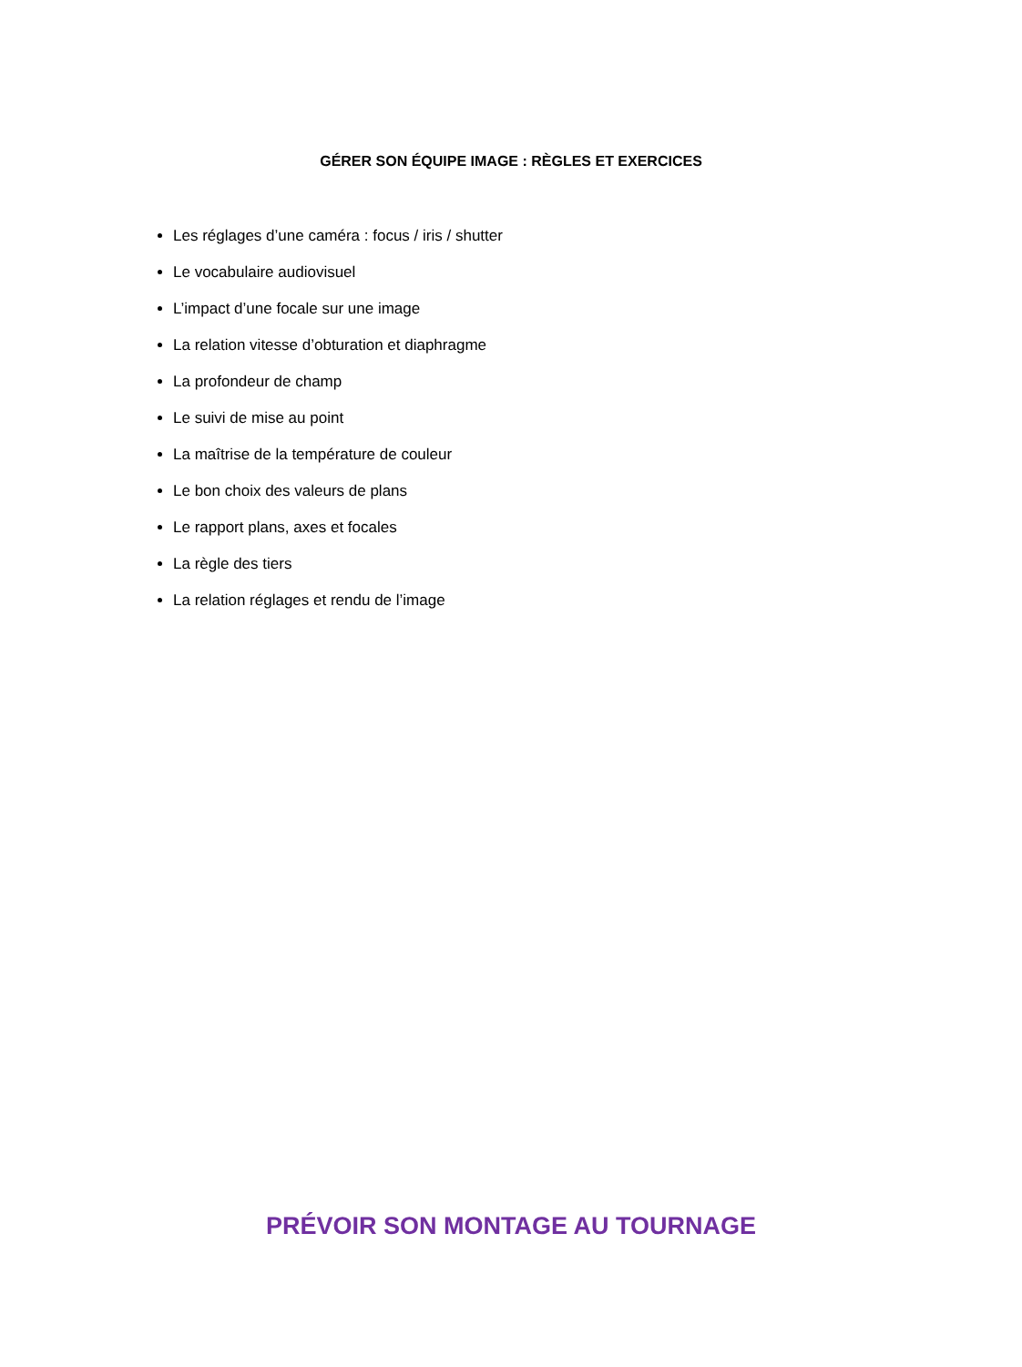GÉRER SON ÉQUIPE IMAGE : RÈGLES ET EXERCICES
Les réglages d’une caméra : focus / iris / shutter
Le vocabulaire audiovisuel
L’impact d’une focale sur une image
La relation vitesse d’obturation et diaphragme
La profondeur de champ
Le suivi de mise au point
La maîtrise de la température de couleur
Le bon choix des valeurs de plans
Le rapport plans, axes et focales
La règle des tiers
La relation réglages et rendu de l’image
PRÉVOIR SON MONTAGE AU TOURNAGE